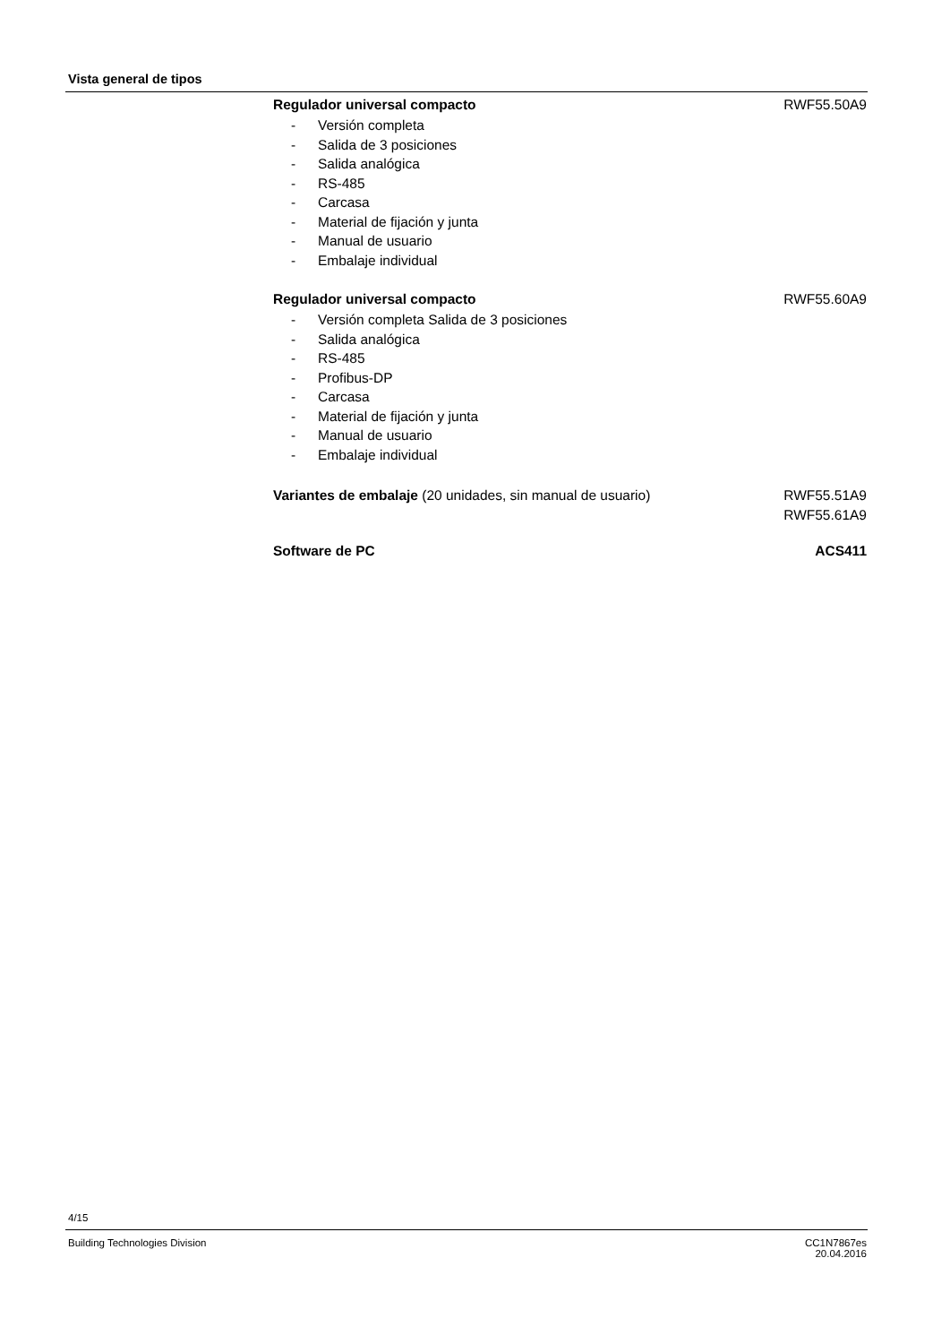Vista general de tipos
Regulador universal compacto RWF55.50A9
- Versión completa
- Salida de 3 posiciones
- Salida analógica
- RS-485
- Carcasa
- Material de fijación y junta
- Manual de usuario
- Embalaje individual
Regulador universal compacto RWF55.60A9
- Versión completa Salida de 3 posiciones
- Salida analógica
- RS-485
- Profibus-DP
- Carcasa
- Material de fijación y junta
- Manual de usuario
- Embalaje individual
Variantes de embalaje (20 unidades, sin manual de usuario) RWF55.51A9
RWF55.61A9
Software de PC ACS411
4/15
Building Technologies Division
CC1N7867es
20.04.2016